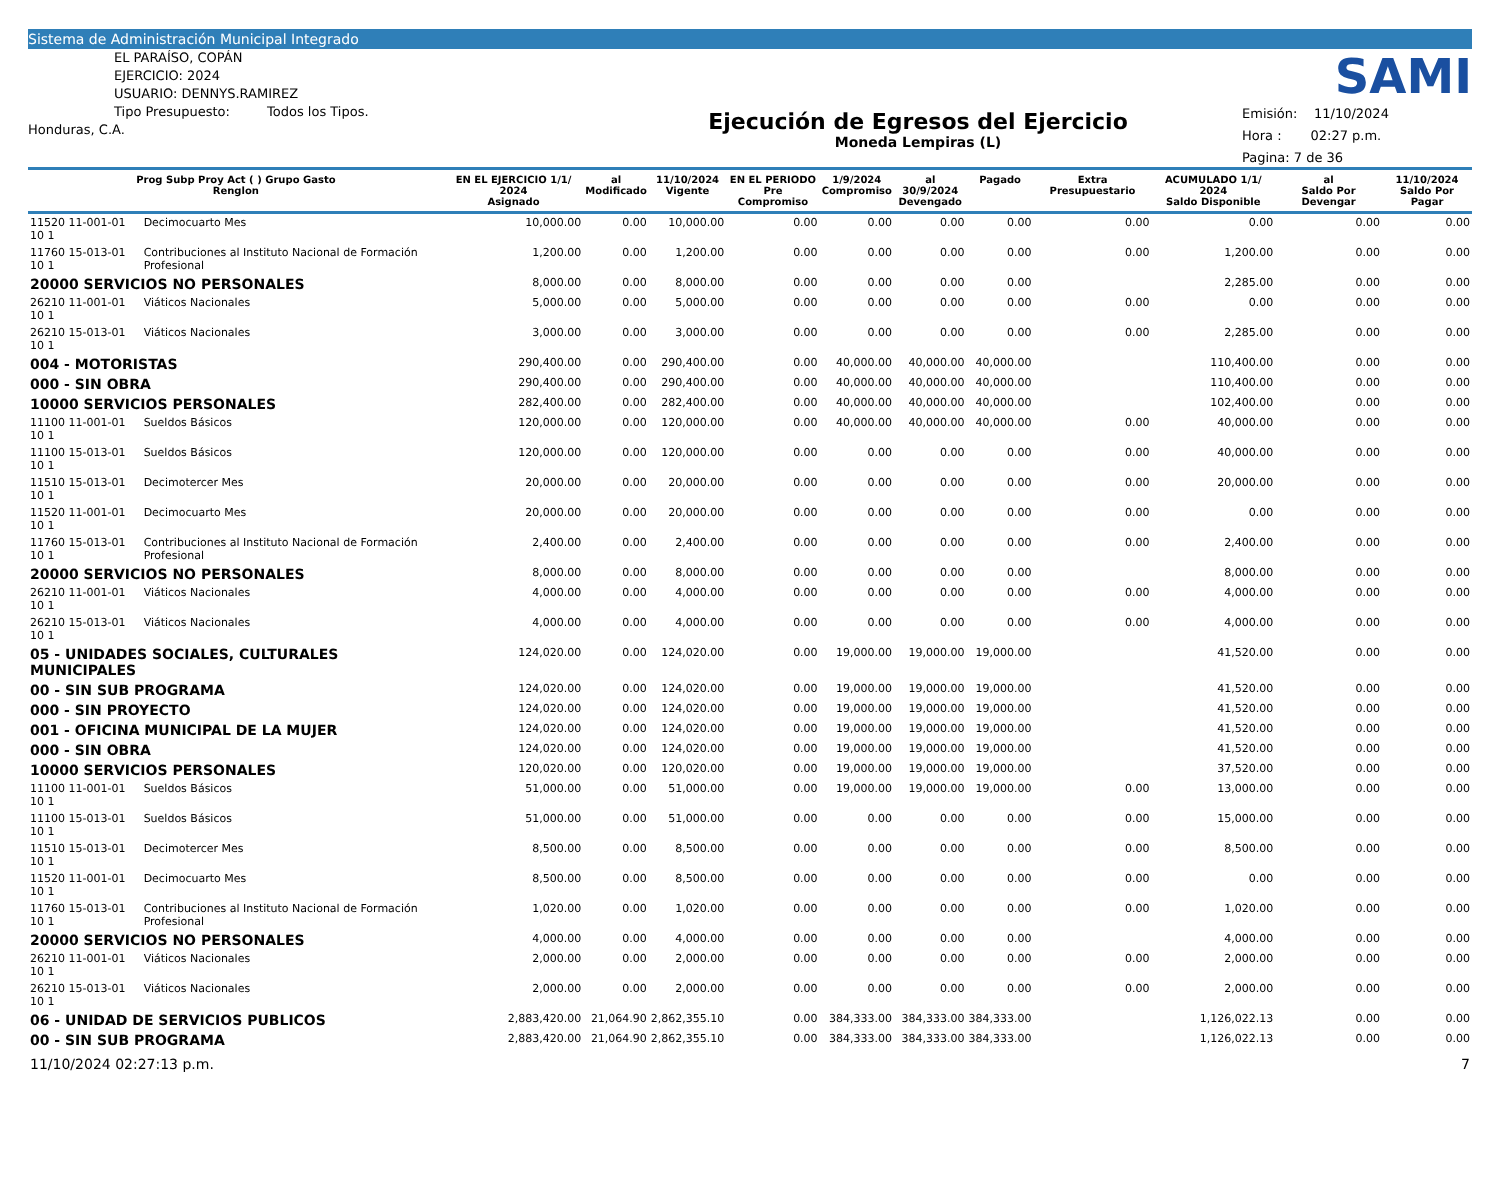Sistema de Administración Municipal Integrado
EL PARAÍSO, COPÁN
EJERCICIO: 2024
USUARIO: DENNYS.RAMIREZ
Tipo Presupuesto: Todos los Tipos.
Honduras, C.A.
Ejecución de Egresos del Ejercicio
Moneda Lempiras (L)
SAMI
Emisión: 11/10/2024
Hora : 02:27 p.m.
Pagina: 7 de 36
| Prog Subp Proy Act ( ) Grupo Gasto Renglon | | EN EL EJERCICIO 1/1/ 2024 Asignado | al Modificado | 11/10/2024 Vigente | EN EL PERIODO Pre Compromiso | 1/9/2024 Compromiso | al 30/9/2024 Devengado | Pagado | Extra Presupuestario | ACUMULADO 1/1/ 2024 Saldo Disponible | al Saldo Por Devengar | 11/10/2024 Saldo Por Pagar |
| --- | --- | --- | --- | --- | --- | --- | --- | --- | --- | --- | --- | --- |
| 11520 11-001-01 10 1 | Decimocuarto Mes | 10,000.00 | 0.00 | 10,000.00 | 0.00 | 0.00 | 0.00 | 0.00 | 0.00 | 0.00 | 0.00 | 0.00 |
| 11760 15-013-01 10 1 | Contribuciones al Instituto Nacional de Formación Profesional | 1,200.00 | 0.00 | 1,200.00 | 0.00 | 0.00 | 0.00 | 0.00 | 0.00 | 1,200.00 | 0.00 | 0.00 |
| 20000 SERVICIOS NO PERSONALES | | 8,000.00 | 0.00 | 8,000.00 | 0.00 | 0.00 | 0.00 | 0.00 | | 2,285.00 | 0.00 | 0.00 |
| 26210 11-001-01 10 1 | Viáticos Nacionales | 5,000.00 | 0.00 | 5,000.00 | 0.00 | 0.00 | 0.00 | 0.00 | 0.00 | 0.00 | 0.00 | 0.00 |
| 26210 15-013-01 10 1 | Viáticos Nacionales | 3,000.00 | 0.00 | 3,000.00 | 0.00 | 0.00 | 0.00 | 0.00 | 0.00 | 2,285.00 | 0.00 | 0.00 |
| 004 - MOTORISTAS | | 290,400.00 | 0.00 | 290,400.00 | 0.00 | 40,000.00 | 40,000.00 | 40,000.00 | | 110,400.00 | 0.00 | 0.00 |
| 000 - SIN OBRA | | 290,400.00 | 0.00 | 290,400.00 | 0.00 | 40,000.00 | 40,000.00 | 40,000.00 | | 110,400.00 | 0.00 | 0.00 |
| 10000 SERVICIOS PERSONALES | | 282,400.00 | 0.00 | 282,400.00 | 0.00 | 40,000.00 | 40,000.00 | 40,000.00 | | 102,400.00 | 0.00 | 0.00 |
| 11100 11-001-01 10 1 | Sueldos Básicos | 120,000.00 | 0.00 | 120,000.00 | 0.00 | 40,000.00 | 40,000.00 | 40,000.00 | 0.00 | 40,000.00 | 0.00 | 0.00 |
| 11100 15-013-01 10 1 | Sueldos Básicos | 120,000.00 | 0.00 | 120,000.00 | 0.00 | 0.00 | 0.00 | 0.00 | 0.00 | 40,000.00 | 0.00 | 0.00 |
| 11510 15-013-01 10 1 | Decimotercer Mes | 20,000.00 | 0.00 | 20,000.00 | 0.00 | 0.00 | 0.00 | 0.00 | 0.00 | 20,000.00 | 0.00 | 0.00 |
| 11520 11-001-01 10 1 | Decimocuarto Mes | 20,000.00 | 0.00 | 20,000.00 | 0.00 | 0.00 | 0.00 | 0.00 | 0.00 | 0.00 | 0.00 | 0.00 |
| 11760 15-013-01 10 1 | Contribuciones al Instituto Nacional de Formación Profesional | 2,400.00 | 0.00 | 2,400.00 | 0.00 | 0.00 | 0.00 | 0.00 | 0.00 | 2,400.00 | 0.00 | 0.00 |
| 20000 SERVICIOS NO PERSONALES | | 8,000.00 | 0.00 | 8,000.00 | 0.00 | 0.00 | 0.00 | 0.00 | | 8,000.00 | 0.00 | 0.00 |
| 26210 11-001-01 10 1 | Viáticos Nacionales | 4,000.00 | 0.00 | 4,000.00 | 0.00 | 0.00 | 0.00 | 0.00 | 0.00 | 4,000.00 | 0.00 | 0.00 |
| 26210 15-013-01 10 1 | Viáticos Nacionales | 4,000.00 | 0.00 | 4,000.00 | 0.00 | 0.00 | 0.00 | 0.00 | 0.00 | 4,000.00 | 0.00 | 0.00 |
| 05 - UNIDADES SOCIALES, CULTURALES MUNICIPALES | | 124,020.00 | 0.00 | 124,020.00 | 0.00 | 19,000.00 | 19,000.00 | 19,000.00 | | 41,520.00 | 0.00 | 0.00 |
| 00 - SIN SUB PROGRAMA | | 124,020.00 | 0.00 | 124,020.00 | 0.00 | 19,000.00 | 19,000.00 | 19,000.00 | | 41,520.00 | 0.00 | 0.00 |
| 000 - SIN PROYECTO | | 124,020.00 | 0.00 | 124,020.00 | 0.00 | 19,000.00 | 19,000.00 | 19,000.00 | | 41,520.00 | 0.00 | 0.00 |
| 001 - OFICINA MUNICIPAL DE LA MUJER | | 124,020.00 | 0.00 | 124,020.00 | 0.00 | 19,000.00 | 19,000.00 | 19,000.00 | | 41,520.00 | 0.00 | 0.00 |
| 000 - SIN OBRA | | 124,020.00 | 0.00 | 124,020.00 | 0.00 | 19,000.00 | 19,000.00 | 19,000.00 | | 41,520.00 | 0.00 | 0.00 |
| 10000 SERVICIOS PERSONALES | | 120,020.00 | 0.00 | 120,020.00 | 0.00 | 19,000.00 | 19,000.00 | 19,000.00 | | 37,520.00 | 0.00 | 0.00 |
| 11100 11-001-01 10 1 | Sueldos Básicos | 51,000.00 | 0.00 | 51,000.00 | 0.00 | 19,000.00 | 19,000.00 | 19,000.00 | 0.00 | 13,000.00 | 0.00 | 0.00 |
| 11100 15-013-01 10 1 | Sueldos Básicos | 51,000.00 | 0.00 | 51,000.00 | 0.00 | 0.00 | 0.00 | 0.00 | 0.00 | 15,000.00 | 0.00 | 0.00 |
| 11510 15-013-01 10 1 | Decimotercer Mes | 8,500.00 | 0.00 | 8,500.00 | 0.00 | 0.00 | 0.00 | 0.00 | 0.00 | 8,500.00 | 0.00 | 0.00 |
| 11520 11-001-01 10 1 | Decimocuarto Mes | 8,500.00 | 0.00 | 8,500.00 | 0.00 | 0.00 | 0.00 | 0.00 | 0.00 | 0.00 | 0.00 | 0.00 |
| 11760 15-013-01 10 1 | Contribuciones al Instituto Nacional de Formación Profesional | 1,020.00 | 0.00 | 1,020.00 | 0.00 | 0.00 | 0.00 | 0.00 | 0.00 | 1,020.00 | 0.00 | 0.00 |
| 20000 SERVICIOS NO PERSONALES | | 4,000.00 | 0.00 | 4,000.00 | 0.00 | 0.00 | 0.00 | 0.00 | | 4,000.00 | 0.00 | 0.00 |
| 26210 11-001-01 10 1 | Viáticos Nacionales | 2,000.00 | 0.00 | 2,000.00 | 0.00 | 0.00 | 0.00 | 0.00 | 0.00 | 2,000.00 | 0.00 | 0.00 |
| 26210 15-013-01 10 1 | Viáticos Nacionales | 2,000.00 | 0.00 | 2,000.00 | 0.00 | 0.00 | 0.00 | 0.00 | 0.00 | 2,000.00 | 0.00 | 0.00 |
| 06 - UNIDAD DE SERVICIOS PUBLICOS | | 2,883,420.00 | 21,064.90 | 2,862,355.10 | 0.00 | 384,333.00 | 384,333.00 | 384,333.00 | | 1,126,022.13 | 0.00 | 0.00 |
| 00 - SIN SUB PROGRAMA | | 2,883,420.00 | 21,064.90 | 2,862,355.10 | 0.00 | 384,333.00 | 384,333.00 | 384,333.00 | | 1,126,022.13 | 0.00 | 0.00 |
11/10/2024 02:27:13 p.m. 7